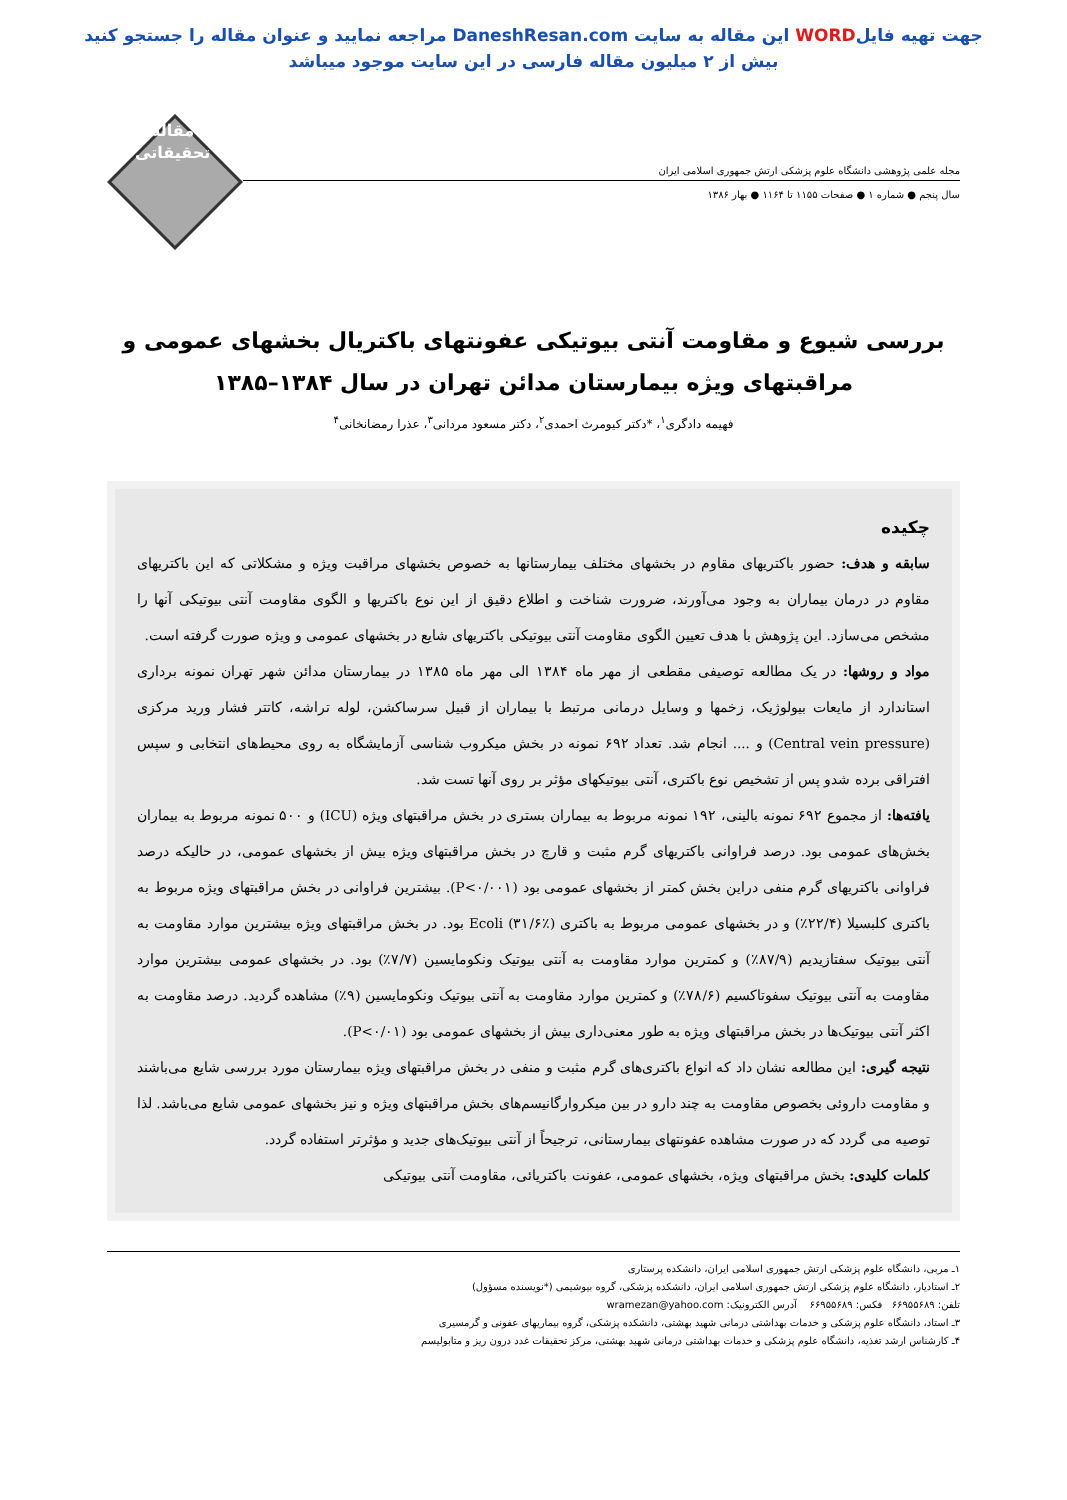جهت تهیه فایلWORD این مقاله به سایت DaneshResan.com مراجعه نمایید و عنوان مقاله را جستجو کنید
بیش از ۲ میلیون مقاله فارسی در این سایت موجود میباشد
مجله علمی پژوهشی دانشگاه علوم پزشکی ارتش جمهوری اسلامی ایران
سال پنجم ● شماره ۱ ● صفحات ۱۱۵۵ تا ۱۱۶۴ ● بهار ۱۳۸۶
مقاله
تحقیقاتی
بررسی شیوع و مقاومت آنتی بیوتیکی عفونتهای باکتریال بخشهای عمومی و مراقبتهای ویژه بیمارستان مدائن تهران در سال ۱۳۸۴–۱۳۸۵
فهیمه دادگری<sup>۱</sup>، *دکتر کیومرث احمدی<sup>۲</sup>، دکتر مسعود مردانی<sup>۳</sup>، عذرا رمضانخانی<sup>۴</sup>
چکیده
سابقه و هدف: حضور باکتریهای مقاوم در بخشهای مختلف بیمارستانها به خصوص بخشهای مراقبت ویژه و مشکلاتی که این باکتریهای مقاوم در درمان بیماران به وجود می‌آورند، ضرورت شناخت و اطلاع دقیق از این نوع باکتریها و الگوی مقاومت آنتی بیوتیکی آنها را مشخص می‌سازد. این پژوهش با هدف تعیین الگوی مقاومت آنتی بیوتیکی باکتریهای شایع در بخشهای عمومی و ویژه صورت گرفته است.
مواد و روشها: در یک مطالعه توصیفی مقطعی از مهر ماه ۱۳۸۴ الی مهر ماه ۱۳۸۵ در بیمارستان مدائن شهر تهران نمونه برداری استاندارد از مایعات بیولوژیک، زخمها و وسایل درمانی مرتبط با بیماران از قبیل سرساکشن، لوله تراشه، کاتتر فشار ورید مرکزی (Central vein pressure) و .... انجام شد. تعداد ۶۹۲ نمونه در بخش میکروب شناسی آزمایشگاه به روی محیط‌های انتخابی و سپس افتراقی برده شدو پس از تشخیص نوع باکتری، آنتی بیوتیکهای مؤثر بر روی آنها تست شد.
یافته‌ها: از مجموع ۶۹۲ نمونه بالینی، ۱۹۲ نمونه مربوط به بیماران بستری در بخش مراقبتهای ویژه (ICU) و ۵۰۰ نمونه مربوط به بیماران بخش‌های عمومی بود. درصد فراوانی باکتریهای گرم مثبت و قارچ در بخش مراقبتهای ویژه بیش از بخشهای عمومی، در حالیکه درصد فراوانی باکتریهای گرم منفی دراین بخش کمتر از بخشهای عمومی بود (P<۰/۰۰۱). بیشترین فراوانی در بخش مراقبتهای ویژه مربوط به باکتری کلبسیلا (۲۲/۴٪) و در بخشهای عمومی مربوط به باکتری Ecoli (۳۱/۶٪) بود. در بخش مراقبتهای ویژه بیشترین موارد مقاومت به آنتی بیوتیک سفتازیدیم (۸۷/۹٪) و کمترین موارد مقاومت به آنتی بیوتیک ونکومایسین (۷/۷٪) بود. در بخشهای عمومی بیشترین موارد مقاومت به آنتی بیوتیک سفوتاکسیم (۷۸/۶٪) و کمترین موارد مقاومت به آنتی بیوتیک ونکومایسین (۹٪) مشاهده گردید. درصد مقاومت به اکثر آنتی بیوتیک‌ها در بخش مراقبتهای ویژه به طور معنی‌داری بیش از بخشهای عمومی بود (P<۰/۰۱).
نتیجه گیری: این مطالعه نشان داد که انواع باکتری‌های گرم مثبت و منفی در بخش مراقبتهای ویژه بیمارستان مورد بررسی شایع می‌باشند و مقاومت داروئی بخصوص مقاومت به چند دارو در بین میکروارگانیسم‌های بخش مراقبتهای ویژه و نیز بخشهای عمومی شایع می‌باشد. لذا توصیه می گردد که در صورت مشاهده عفونتهای بیمارستانی، ترجیحاً از آنتی بیوتیک‌های جدید و مؤثرتر استفاده گردد.
کلمات کلیدی: بخش مراقبتهای ویژه، بخشهای عمومی، عفونت باکتریائی، مقاومت آنتی بیوتیکی
۱ـ مربی، دانشگاه علوم پزشکی ارتش جمهوری اسلامی ایران، دانشکده پرستاری
۲ـ استادیار، دانشگاه علوم پزشکی ارتش جمهوری اسلامی ایران، دانشکده پزشکی، گروه بیوشیمی (*نویسنده مسؤول)
تلفن: ۶۶۹۵۵۶۸۹ فکس: ۶۶۹۵۵۶۸۹ آدرس الکترونیک: wramezan@yahoo.com
۳ـ استاد، دانشگاه علوم پزشکی و خدمات بهداشتی درمانی شهید بهشتی، دانشکده پزشکی، گروه بیماریهای عفونی و گرمسیری
۴ـ کارشناس ارشد تغذیه، دانشگاه علوم پزشکی و خدمات بهداشتی درمانی شهید بهشتی، مرکز تحقیقات غدد درون ریز و متابولیسم